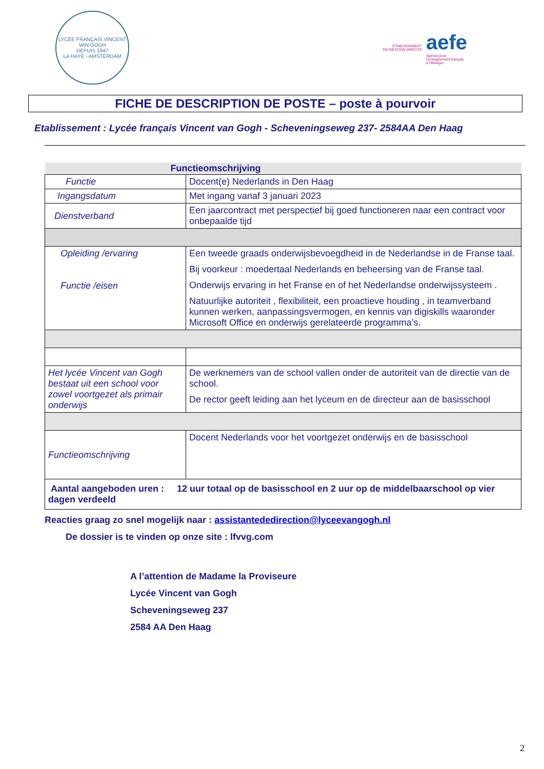LYCÉE FRANÇAIS VINCENT VAN GOGH
DEPUIS 1947
LA HAYE - AMSTERDAM
ÉTABLISSEMENT
EN GESTION DIRECTE
aefe
Agence pour
l'enseignement français
à l'étranger
FICHE DE DESCRIPTION DE POSTE – poste à pourvoir
Etablissement : Lycée français Vincent van Gogh - Scheveningseweg 237- 2584AA Den Haag
| Functieomschrijving | |
| --- | --- |
| Functie | Docent(e) Nederlands in Den Haag |
| Ingangsdatum | Met ingang vanaf 3 januari 2023 |
| Dienstverband | Een jaarcontract met perspectief bij goed functioneren naar een contract voor onbepaalde tijd |
| Opleiding /ervaring Functie /eisen | Een tweede graads onderwijsbevoegdheid in de Nederlandse in de Franse taal. Bij voorkeur : moedertaal Nederlands en beheersing van de Franse taal. Onderwijs ervaring in het Franse en of het Nederlandse onderwijssysteem . Natuurlijke autoriteit , flexibiliteit, een proactieve houding , in teamverband kunnen werken, aanpassingsvermogen, en kennis van digiskills waaronder Microsoft Office en onderwijs gerelateerde programma’s. |
| Het lycée Vincent van Gogh bestaat uit een school voor zowel voortgezet als primair onderwijs | De werknemers van de school vallen onder de autoriteit van de directie van de school. De rector geeft leiding aan het lyceum en de directeur aan de basisschool |
| Functieomschrijving | Docent Nederlands voor het voortgezet onderwijs en de basisschool |
| Aantal aangeboden uren : 12 uur totaal op de basisschool en 2 uur op de middelbaarschool op vier dagen verdeeld | |
Reacties graag zo snel mogelijk naar : assistantededirection@lyceevangogh.nl
De dossier is te vinden op onze site : lfvvg.com
A l’attention de Madame la Proviseure
Lycée Vincent van Gogh
Scheveningseweg 237
2584 AA Den Haag
2